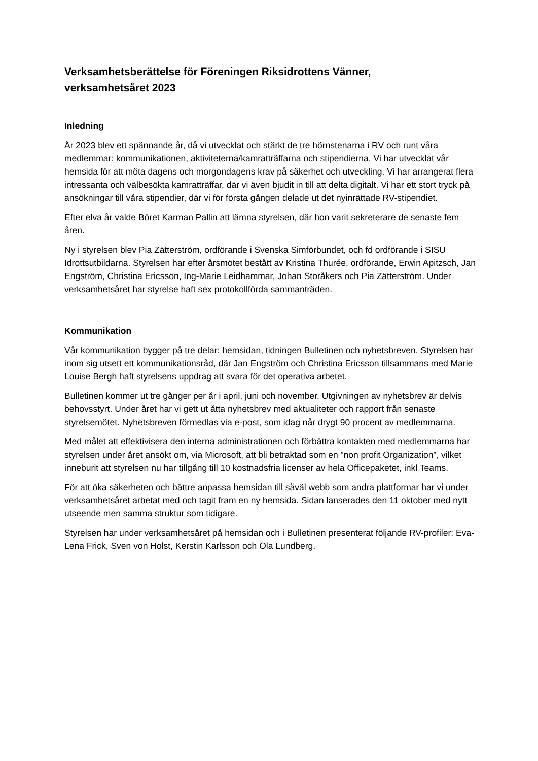Verksamhetsberättelse för Föreningen Riksidrottens Vänner,
verksamhetsåret 2023
Inledning
År 2023 blev ett spännande år, då vi utvecklat och stärkt de tre hörnstenarna i RV och runt våra medlemmar: kommunikationen, aktiviteterna/kamratträffarna och stipendierna. Vi har utvecklat vår hemsida för att möta dagens och morgondagens krav på säkerhet och utveckling. Vi har arrangerat flera intressanta och välbesökta kamratträffar, där vi även bjudit in till att delta digitalt. Vi har ett stort tryck på ansökningar till våra stipendier, där vi för första gången delade ut det nyinrättade RV-stipendiet.
Efter elva år valde Böret Karman Pallin att lämna styrelsen, där hon varit sekreterare de senaste fem åren.
Ny i styrelsen blev Pia Zätterström, ordförande i Svenska Simförbundet, och fd ordförande i SISU Idrottsutbildarna. Styrelsen har efter årsmötet bestått av Kristina Thurée, ordförande, Erwin Apitzsch, Jan Engström, Christina Ericsson, Ing-Marie Leidhammar, Johan Storåkers och Pia Zätterström. Under verksamhetsåret har styrelse haft sex protokollförda sammanträden.
Kommunikation
Vår kommunikation bygger på tre delar: hemsidan, tidningen Bulletinen och nyhetsbreven. Styrelsen har inom sig utsett ett kommunikationsråd, där Jan Engström och Christina Ericsson tillsammans med Marie Louise Bergh haft styrelsens uppdrag att svara för det operativa arbetet.
Bulletinen kommer ut tre gånger per år i april, juni och november. Utgivningen av nyhetsbrev är delvis behovsstyrt. Under året har vi gett ut åtta nyhetsbrev med aktualiteter och rapport från senaste styrelsemötet. Nyhetsbreven förmedlas via e-post, som idag når drygt 90 procent av medlemmarna.
Med målet att effektivisera den interna administrationen och förbättra kontakten med medlemmarna har styrelsen under året ansökt om, via Microsoft, att bli betraktad som en ”non profit Organization”, vilket inneburit att styrelsen nu har tillgång till 10 kostnadsfria licenser av hela Officepaketet, inkl Teams.
För att öka säkerheten och bättre anpassa hemsidan till såväl webb som andra plattformar har vi under verksamhetsåret arbetat med och tagit fram en ny hemsida. Sidan lanserades den 11 oktober med nytt utseende men samma struktur som tidigare.
Styrelsen har under verksamhetsåret på hemsidan och i Bulletinen presenterat följande RV-profiler: Eva-Lena Frick, Sven von Holst, Kerstin Karlsson och Ola Lundberg.